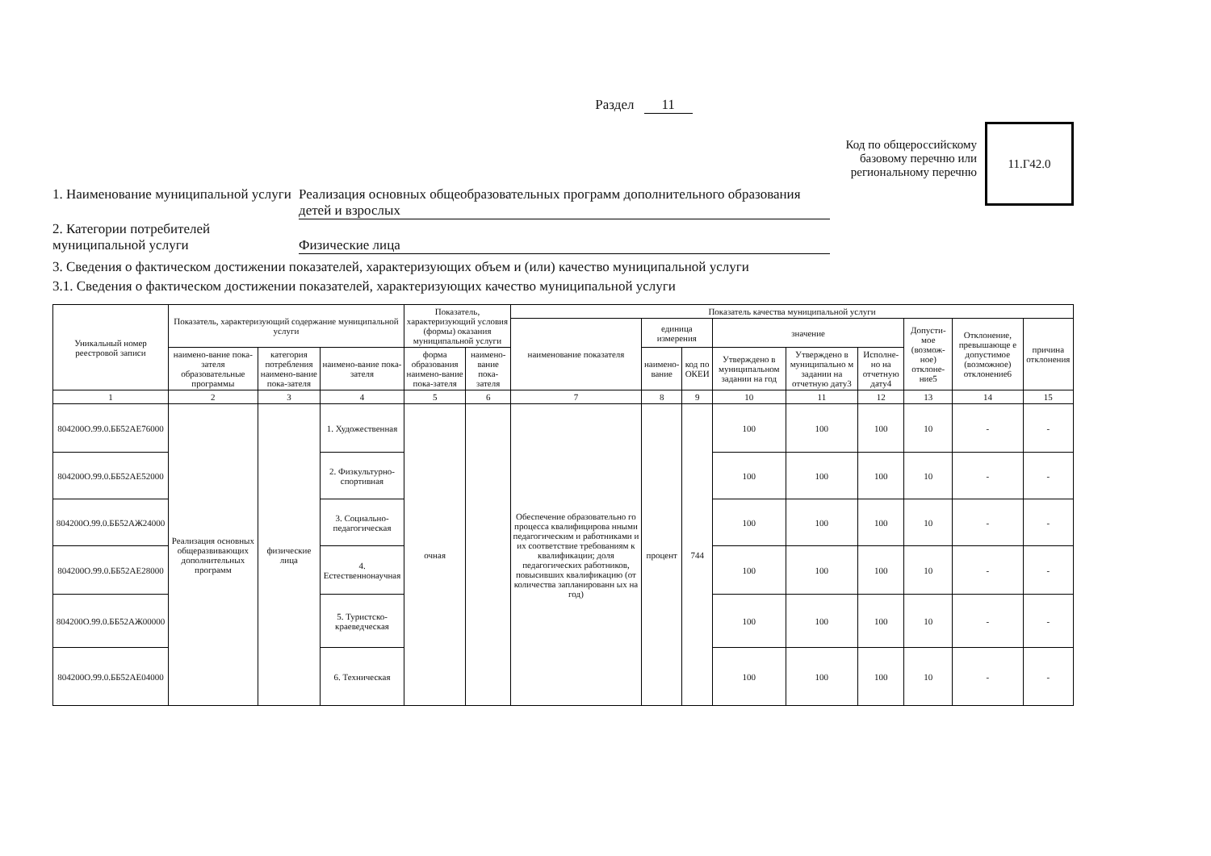Раздел 11
1. Наименование муниципальной услуги
Реализация основных общеобразовательных программ дополнительного образования детей и взрослых
2. Категории потребителей муниципальной услуги
Физические лица
Код по общероссийскому
базовому перечню или
региональному перечню
11.Г42.0
3. Сведения о фактическом достижении показателей, характеризующих объем и (или) качество муниципальной услуги
3.1. Сведения о фактическом достижении показателей, характеризующих качество муниципальной услуги
| Уникальный номер реестровой записи | Показатель, характеризующий содержание муниципальной услуги | | | Показатель, характеризующий условия (формы) оказания муниципальной услуги | | Показатель качества муниципальной услуги | | | | | | | | |
| --- | --- | --- | --- | --- | --- | --- | --- | --- | --- | --- | --- | --- | --- | --- |
| | | | | | | наименование показателя | единица измерения | | значение | | | Допусти-мое (возмож-ное) отклоне-ние5 | Отклонение, превышающе е допустимое (возможное) отклонение6 | причина отклонения |
| | наимено-вание пока-зателя образовательные программы | категория потребления наимено-вание пока-зателя | наимено-вание пока-зателя | форма образования наимено-вание пока-зателя | наимено-вание пока-зателя | | наимено-вание | код по ОКЕИ | Утверждено в муниципальном задании на год | Утверждено в муниципально м задании на отчетную дату3 | Исполне-но на отчетную дату4 | | | |
| 1 | 2 | 3 | 4 | 5 | 6 | 7 | 8 | 9 | 10 | 11 | 12 | 13 | 14 | 15 |
| 804200О.99.0.ББ52АЕ76000 | Реализация основных общеразвивающих дополнительных программ | физические лица | 1. Художественная | очная | | Обеспечение образовательно го процесса квалифицирова нными педагогическим и работниками и их соответствие требованиям к квалификации; доля педагогических работников, повысивших квалификацию (от количества запланированн ых на год) | процент | 744 | 100 | 100 | 100 | 10 | - | - |
| 804200О.99.0.ББ52АЕ52000 | | | 2. Физкультурно-спортивная | | | | | | 100 | 100 | 100 | 10 | - | - |
| 804200О.99.0.ББ52АЖ24000 | | | 3. Социально-педагогическая | | | | | | 100 | 100 | 100 | 10 | - | - |
| 804200О.99.0.ББ52АЕ28000 | | | 4. Естественнонаучная | | | | | | 100 | 100 | 100 | 10 | - | - |
| 804200О.99.0.ББ52АЖ00000 | | | 5. Туристско-краеведческая | | | | | | 100 | 100 | 100 | 10 | - | - |
| 804200О.99.0.ББ52АЕ04000 | | | 6. Техническая | | | | | | 100 | 100 | 100 | 10 | - | - |